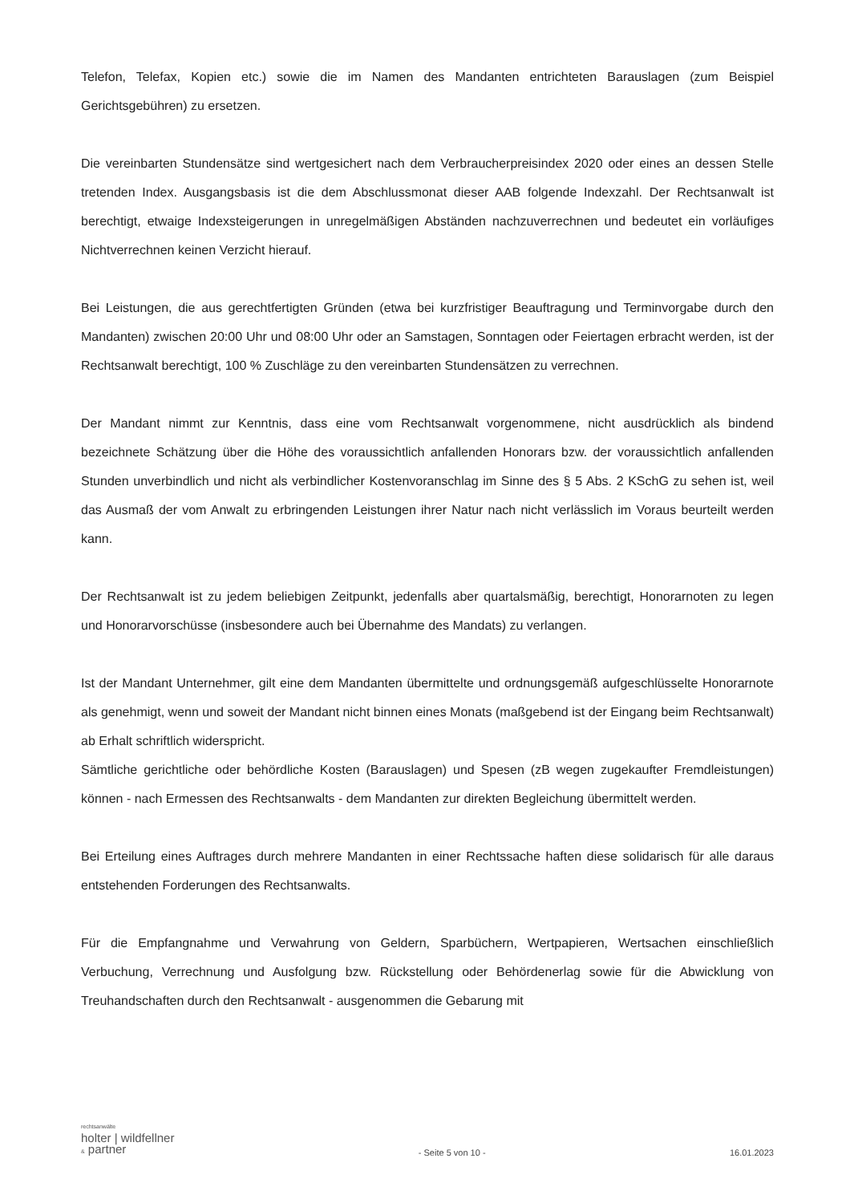Telefon, Telefax, Kopien etc.) sowie die im Namen des Mandanten entrichteten Barauslagen (zum Beispiel Gerichtsgebühren) zu ersetzen.
Die vereinbarten Stundensätze sind wertgesichert nach dem Verbraucherpreisindex 2020 oder eines an dessen Stelle tretenden Index. Ausgangsbasis ist die dem Abschlussmonat dieser AAB folgende Indexzahl. Der Rechtsanwalt ist berechtigt, etwaige Indexsteigerungen in unregelmäßigen Abständen nachzuverrechnen und bedeutet ein vorläufiges Nichtverrechnen keinen Verzicht hierauf.
Bei Leistungen, die aus gerechtfertigten Gründen (etwa bei kurzfristiger Beauftragung und Terminvorgabe durch den Mandanten) zwischen 20:00 Uhr und 08:00 Uhr oder an Samstagen, Sonntagen oder Feiertagen erbracht werden, ist der Rechtsanwalt berechtigt, 100 % Zuschläge zu den vereinbarten Stundensätzen zu verrechnen.
Der Mandant nimmt zur Kenntnis, dass eine vom Rechtsanwalt vorgenommene, nicht ausdrücklich als bindend bezeichnete Schätzung über die Höhe des voraussichtlich anfallenden Honorars bzw. der voraussichtlich anfallenden Stunden unverbindlich und nicht als verbindlicher Kostenvoranschlag im Sinne des § 5 Abs. 2 KSchG zu sehen ist, weil das Ausmaß der vom Anwalt zu erbringenden Leistungen ihrer Natur nach nicht verlässlich im Voraus beurteilt werden kann.
Der Rechtsanwalt ist zu jedem beliebigen Zeitpunkt, jedenfalls aber quartalsmäßig, berechtigt, Honorarnoten zu legen und Honorarvorschüsse (insbesondere auch bei Übernahme des Mandats) zu verlangen.
Ist der Mandant Unternehmer, gilt eine dem Mandanten übermittelte und ordnungsgemäß aufgeschlüsselte Honorarnote als genehmigt, wenn und soweit der Mandant nicht binnen eines Monats (maßgebend ist der Eingang beim Rechtsanwalt) ab Erhalt schriftlich widerspricht.
Sämtliche gerichtliche oder behördliche Kosten (Barauslagen) und Spesen (zB wegen zugekaufter Fremdleistungen) können - nach Ermessen des Rechtsanwalts - dem Mandanten zur direkten Begleichung übermittelt werden.
Bei Erteilung eines Auftrages durch mehrere Mandanten in einer Rechtssache haften diese solidarisch für alle daraus entstehenden Forderungen des Rechtsanwalts.
Für die Empfangnahme und Verwahrung von Geldern, Sparbüchern, Wertpapieren, Wertsachen einschließlich Verbuchung, Verrechnung und Ausfolgung bzw. Rückstellung oder Behördenerlag sowie für die Abwicklung von Treuhandschaften durch den Rechtsanwalt - ausgenommen die Gebarung mit
rechtsanwälte
holter | wildfellner
& partner
- Seite 5 von 10 -
16.01.2023